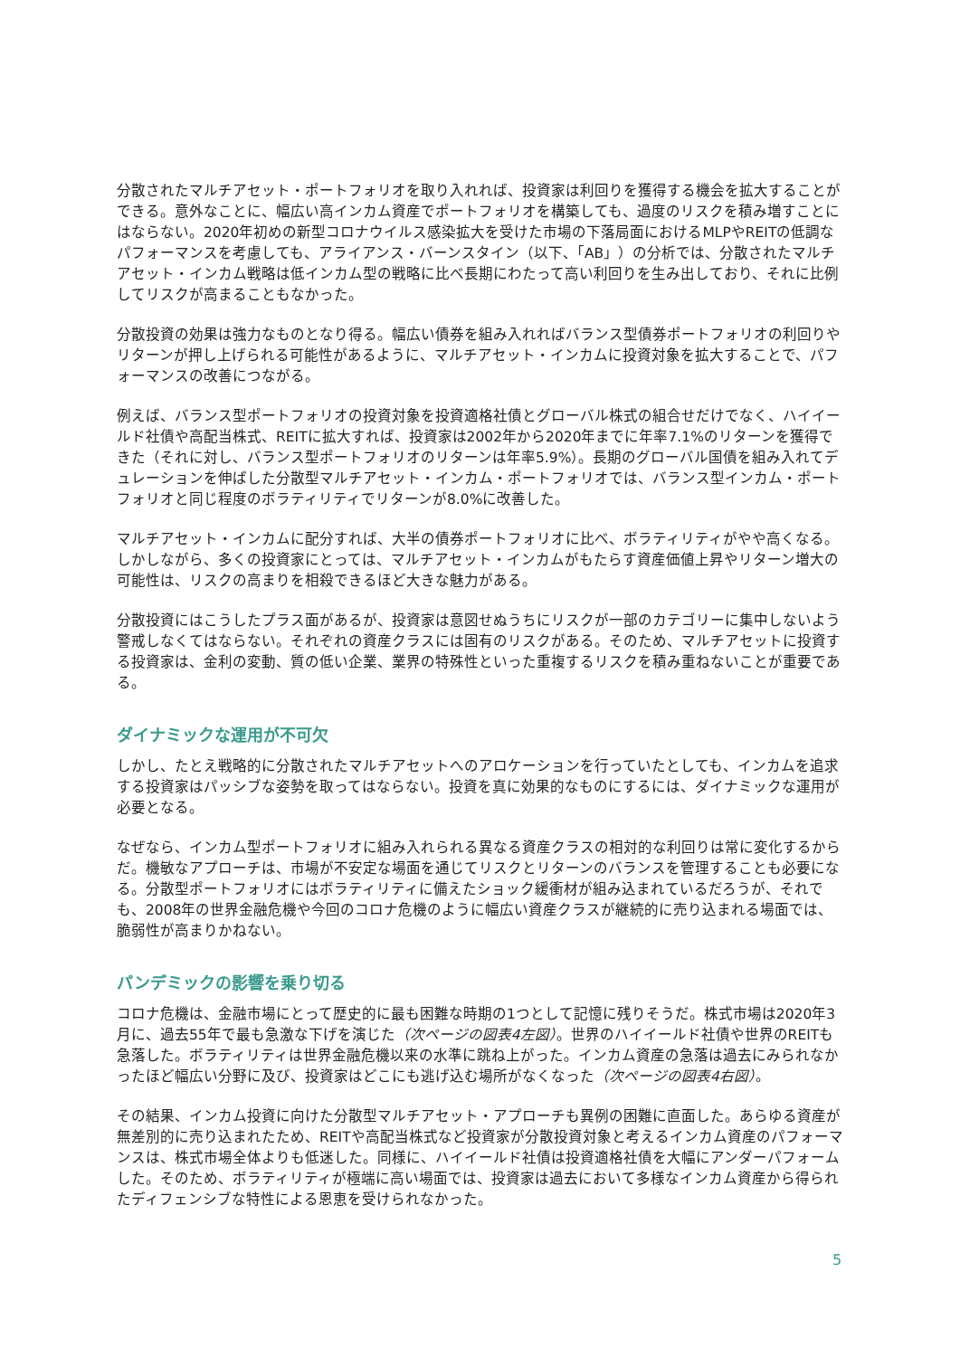分散されたマルチアセット・ポートフォリオを取り入れれば、投資家は利回りを獲得する機会を拡大することができる。意外なことに、幅広い高インカム資産でポートフォリオを構築しても、過度のリスクを積み増すことにはならない。2020年初めの新型コロナウイルス感染拡大を受けた市場の下落局面におけるMLPやREITの低調なパフォーマンスを考慮しても、アライアンス・バーンスタイン（以下、「AB」）の分析では、分散されたマルチアセット・インカム戦略は低インカム型の戦略に比べ長期にわたって高い利回りを生み出しており、それに比例してリスクが高まることもなかった。
分散投資の効果は強力なものとなり得る。幅広い債券を組み入れればバランス型債券ポートフォリオの利回りやリターンが押し上げられる可能性があるように、マルチアセット・インカムに投資対象を拡大することで、パフォーマンスの改善につながる。
例えば、バランス型ポートフォリオの投資対象を投資適格社債とグローバル株式の組合せだけでなく、ハイイールド社債や高配当株式、REITに拡大すれば、投資家は2002年から2020年までに年率7.1%のリターンを獲得できた（それに対し、バランス型ポートフォリオのリターンは年率5.9%）。長期のグローバル国債を組み入れてデュレーションを伸ばした分散型マルチアセット・インカム・ポートフォリオでは、バランス型インカム・ポートフォリオと同じ程度のボラティリティでリターンが8.0%に改善した。
マルチアセット・インカムに配分すれば、大半の債券ポートフォリオに比べ、ボラティリティがやや高くなる。しかしながら、多くの投資家にとっては、マルチアセット・インカムがもたらす資産価値上昇やリターン増大の可能性は、リスクの高まりを相殺できるほど大きな魅力がある。
分散投資にはこうしたプラス面があるが、投資家は意図せぬうちにリスクが一部のカテゴリーに集中しないよう警戒しなくてはならない。それぞれの資産クラスには固有のリスクがある。そのため、マルチアセットに投資する投資家は、金利の変動、質の低い企業、業界の特殊性といった重複するリスクを積み重ねないことが重要である。
ダイナミックな運用が不可欠
しかし、たとえ戦略的に分散されたマルチアセットへのアロケーションを行っていたとしても、インカムを追求する投資家はパッシブな姿勢を取ってはならない。投資を真に効果的なものにするには、ダイナミックな運用が必要となる。
なぜなら、インカム型ポートフォリオに組み入れられる異なる資産クラスの相対的な利回りは常に変化するからだ。機敏なアプローチは、市場が不安定な場面を通じてリスクとリターンのバランスを管理することも必要になる。分散型ポートフォリオにはボラティリティに備えたショック緩衝材が組み込まれているだろうが、それでも、2008年の世界金融危機や今回のコロナ危機のように幅広い資産クラスが継続的に売り込まれる場面では、脆弱性が高まりかねない。
パンデミックの影響を乗り切る
コロナ危機は、金融市場にとって歴史的に最も困難な時期の1つとして記憶に残りそうだ。株式市場は2020年3月に、過去55年で最も急激な下げを演じた（次ページの図表4左図）。世界のハイイールド社債や世界のREITも急落した。ボラティリティは世界金融危機以来の水準に跳ね上がった。インカム資産の急落は過去にみられなかったほど幅広い分野に及び、投資家はどこにも逃げ込む場所がなくなった（次ページの図表4右図）。
その結果、インカム投資に向けた分散型マルチアセット・アプローチも異例の困難に直面した。あらゆる資産が無差別的に売り込まれたため、REITや高配当株式など投資家が分散投資対象と考えるインカム資産のパフォーマンスは、株式市場全体よりも低迷した。同様に、ハイイールド社債は投資適格社債を大幅にアンダーパフォームした。そのため、ボラティリティが極端に高い場面では、投資家は過去において多様なインカム資産から得られたディフェンシブな特性による恩恵を受けられなかった。
5